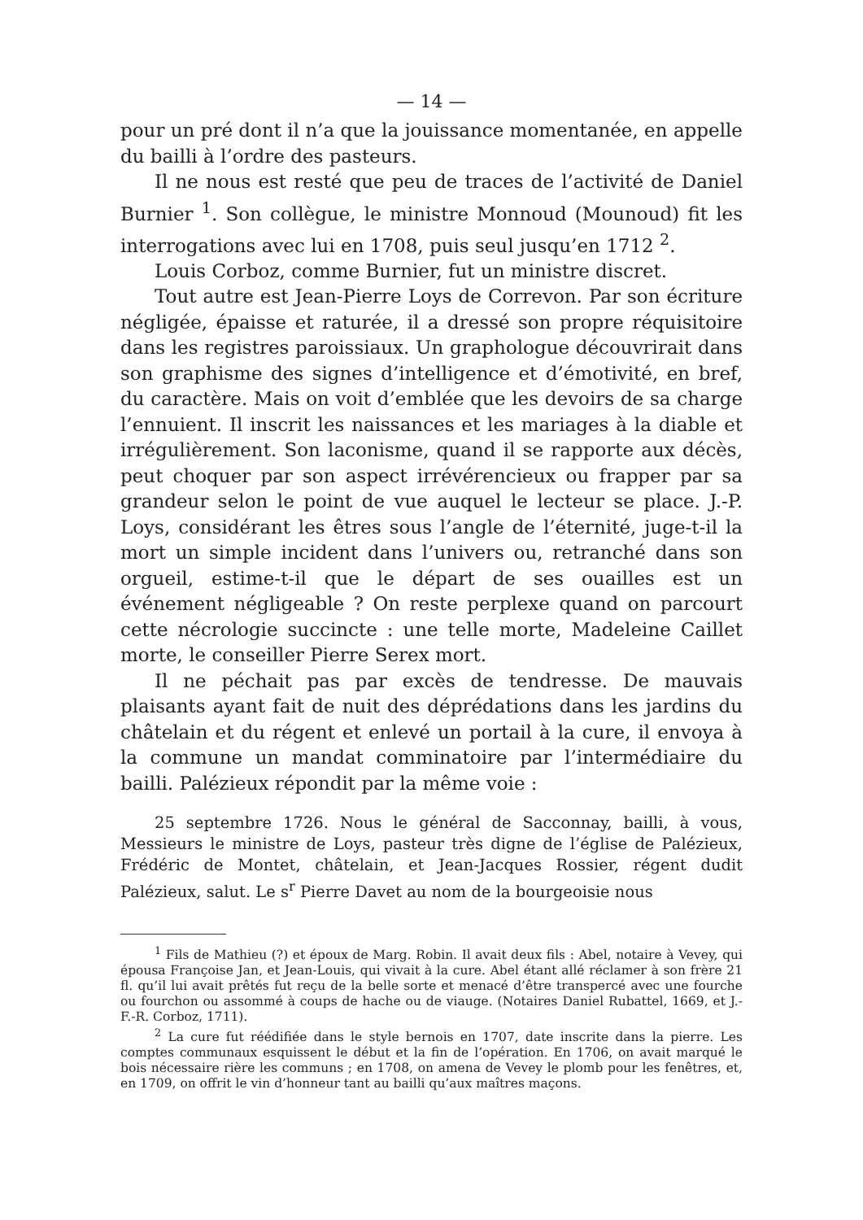— 14 —
pour un pré dont il n’a que la jouissance momentanée, en appelle du bailli à l’ordre des pasteurs.
Il ne nous est resté que peu de traces de l’activité de Daniel Burnier <sup>1</sup>. Son collègue, le ministre Monnoud (Mounoud) fit les interrogations avec lui en 1708, puis seul jusqu’en 1712 <sup>2</sup>.
Louis Corboz, comme Burnier, fut un ministre discret.
Tout autre est Jean-Pierre Loys de Correvon. Par son écriture négligée, épaisse et raturée, il a dressé son propre réquisitoire dans les registres paroissiaux. Un graphologue découvrirait dans son graphisme des signes d’intelligence et d’émotivité, en bref, du caractère. Mais on voit d’emblée que les devoirs de sa charge l’ennuient. Il inscrit les naissances et les mariages à la diable et irrégulièrement. Son laconisme, quand il se rapporte aux décès, peut choquer par son aspect irrévérencieux ou frapper par sa grandeur selon le point de vue auquel le lecteur se place. J.-P. Loys, considérant les êtres sous l’angle de l’éternité, juge-t-il la mort un simple incident dans l’univers ou, retranché dans son orgueil, estime-t-il que le départ de ses ouailles est un événement négligeable ? On reste perplexe quand on parcourt cette nécrologie succincte : une telle morte, Madeleine Caillet morte, le conseiller Pierre Serex mort.
Il ne péchait pas par excès de tendresse. De mauvais plaisants ayant fait de nuit des déprédations dans les jardins du châtelain et du régent et enlevé un portail à la cure, il envoya à la commune un mandat comminatoire par l’intermédiaire du bailli. Palézieux répondit par la même voie :
25 septembre 1726. Nous le général de Sacconnay, bailli, à vous, Messieurs le ministre de Loys, pasteur très digne de l’église de Palézieux, Frédéric de Montet, châtelain, et Jean-Jacques Rossier, régent dudit Palézieux, salut. Le s<sup>r</sup> Pierre Davet au nom de la bourgeoisie nous
<sup>1</sup> Fils de Mathieu (?) et époux de Marg. Robin. Il avait deux fils : Abel, notaire à Vevey, qui épousa Françoise Jan, et Jean-Louis, qui vivait à la cure. Abel étant allé réclamer à son frère 21 fl. qu’il lui avait prêtés fut reçu de la belle sorte et menacé d’être transpercé avec une fourche ou fourchon ou assommé à coups de hache ou de viauge. (Notaires Daniel Rubattel, 1669, et J.-F.-R. Corboz, 1711).
<sup>2</sup> La cure fut réédifiée dans le style bernois en 1707, date inscrite dans la pierre. Les comptes communaux esquissent le début et la fin de l’opération. En 1706, on avait marqué le bois nécessaire rière les communs ; en 1708, on amena de Vevey le plomb pour les fenêtres, et, en 1709, on offrit le vin d’honneur tant au bailli qu’aux maîtres maçons.